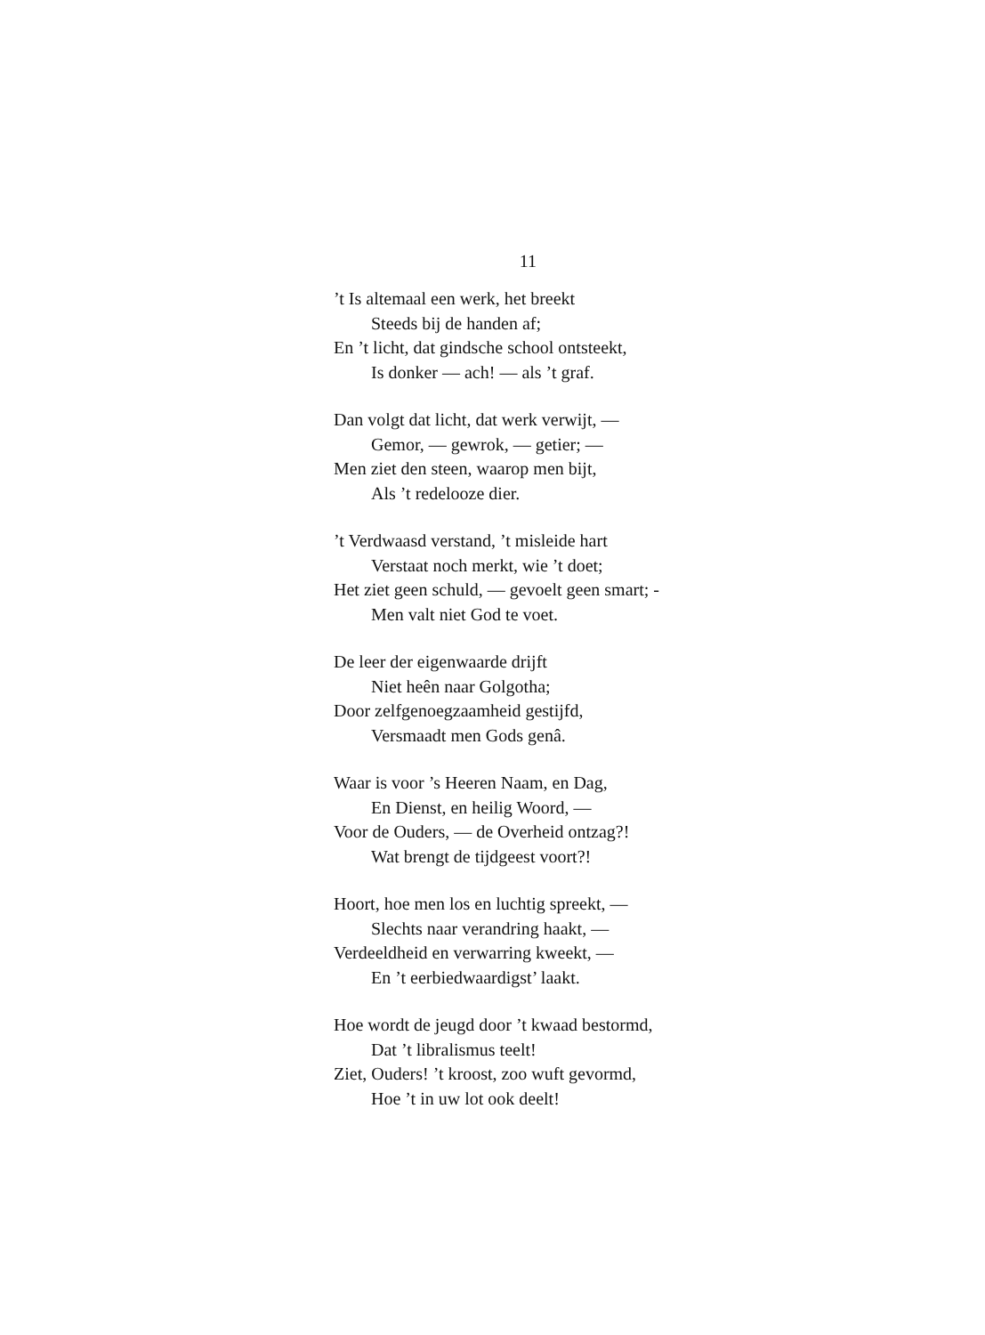11
’t Is altemaal een werk, het breekt
Steeds bij de handen af;
En ’t licht, dat gindsche school ontsteekt,
Is donker — ach! — als ’t graf.
Dan volgt dat licht, dat werk verwijt, —
Gemor, — gewrok, — getier; —
Men ziet den steen, waarop men bijt,
Als ’t redelooze dier.
’t Verdwaasd verstand, ’t misleide hart
Verstaat noch merkt, wie ’t doet;
Het ziet geen schuld, — gevoelt geen smart; -
Men valt niet God te voet.
De leer der eigenwaarde drijft
Niet heên naar Golgotha;
Door zelfgenoegzaamheid gestijfd,
Versmaadt men Gods genâ.
Waar is voor ’s Heeren Naam, en Dag,
En Dienst, en heilig Woord, —
Voor de Ouders, — de Overheid ontzag?!
Wat brengt de tijdgeest voort?!
Hoort, hoe men los en luchtig spreekt, —
Slechts naar verandring haakt, —
Verdeeldheid en verwarring kweekt, —
En ’t eerbiedwaardigst’ laakt.
Hoe wordt de jeugd door ’t kwaad bestormd,
Dat ’t libralismus teelt!
Ziet, Ouders! ’t kroost, zoo wuft gevormd,
Hoe ’t in uw lot ook deelt!